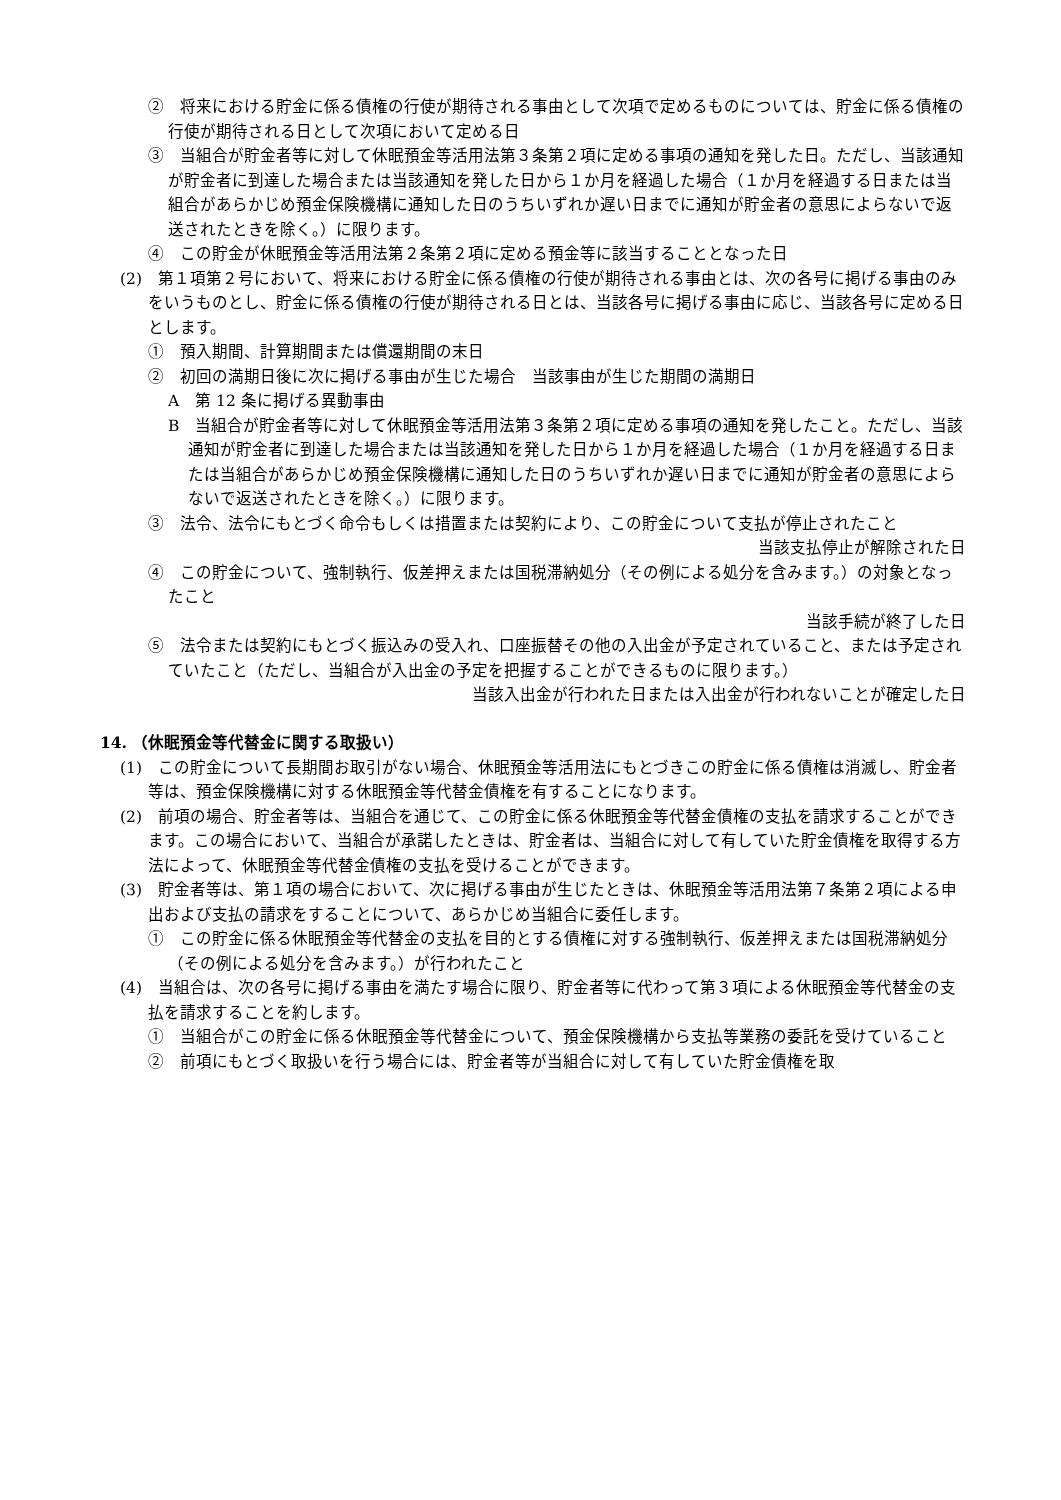②　将来における貯金に係る債権の行使が期待される事由として次項で定めるものについては、貯金に係る債権の行使が期待される日として次項において定める日
③　当組合が貯金者等に対して休眠預金等活用法第３条第２項に定める事項の通知を発した日。ただし、当該通知が貯金者に到達した場合または当該通知を発した日から１か月を経過した場合（１か月を経過する日または当組合があらかじめ預金保険機構に通知した日のうちいずれか遅い日までに通知が貯金者の意思によらないで返送されたときを除く。）に限ります。
④　この貯金が休眠預金等活用法第２条第２項に定める預金等に該当することとなった日
(2)　第１項第２号において、将来における貯金に係る債権の行使が期待される事由とは、次の各号に掲げる事由のみをいうものとし、貯金に係る債権の行使が期待される日とは、当該各号に掲げる事由に応じ、当該各号に定める日とします。
①　預入期間、計算期間または償還期間の末日
②　初回の満期日後に次に掲げる事由が生じた場合　当該事由が生じた期間の満期日
A　第 12 条に掲げる異動事由
B　当組合が貯金者等に対して休眠預金等活用法第３条第２項に定める事項の通知を発したこと。ただし、当該通知が貯金者に到達した場合または当該通知を発した日から１か月を経過した場合（１か月を経過する日または当組合があらかじめ預金保険機構に通知した日のうちいずれか遅い日までに通知が貯金者の意思によらないで返送されたときを除く。）に限ります。
③　法令、法令にもとづく命令もしくは措置または契約により、この貯金について支払が停止されたこと
当該支払停止が解除された日
④　この貯金について、強制執行、仮差押えまたは国税滞納処分（その例による処分を含みます。）の対象となったこと
当該手続が終了した日
⑤　法令または契約にもとづく振込みの受入れ、口座振替その他の入出金が予定されていること、または予定されていたこと（ただし、当組合が入出金の予定を把握することができるものに限ります。）
当該入出金が行われた日または入出金が行われないことが確定した日
14. （休眠預金等代替金に関する取扱い）
(1)　この貯金について長期間お取引がない場合、休眠預金等活用法にもとづきこの貯金に係る債権は消滅し、貯金者等は、預金保険機構に対する休眠預金等代替金債権を有することになります。
(2)　前項の場合、貯金者等は、当組合を通じて、この貯金に係る休眠預金等代替金債権の支払を請求することができます。この場合において、当組合が承諾したときは、貯金者は、当組合に対して有していた貯金債権を取得する方法によって、休眠預金等代替金債権の支払を受けることができます。
(3)　貯金者等は、第１項の場合において、次に掲げる事由が生じたときは、休眠預金等活用法第７条第２項による申出および支払の請求をすることについて、あらかじめ当組合に委任します。
①　この貯金に係る休眠預金等代替金の支払を目的とする債権に対する強制執行、仮差押えまたは国税滞納処分（その例による処分を含みます。）が行われたこと
(4)　当組合は、次の各号に掲げる事由を満たす場合に限り、貯金者等に代わって第３項による休眠預金等代替金の支払を請求することを約します。
①　当組合がこの貯金に係る休眠預金等代替金について、預金保険機構から支払等業務の委託を受けていること
②　前項にもとづく取扱いを行う場合には、貯金者等が当組合に対して有していた貯金債権を取